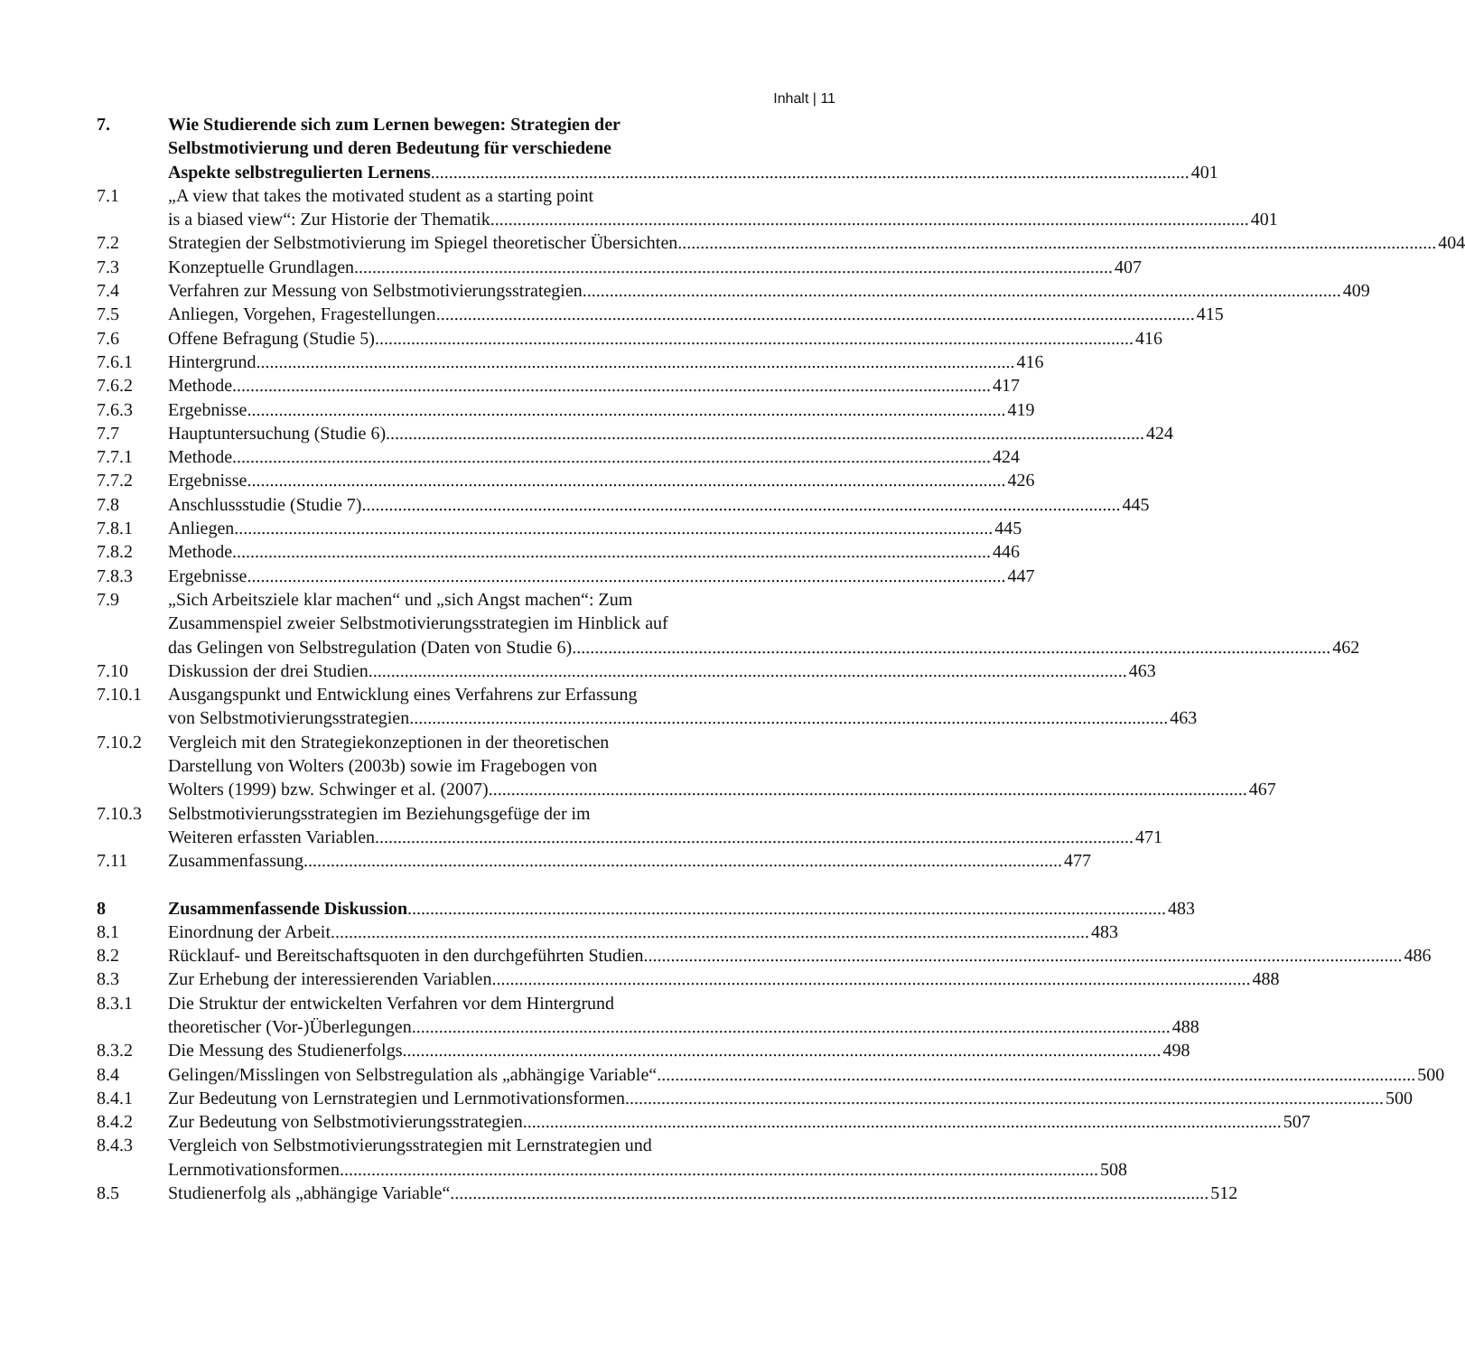Inhalt | 11
7. Wie Studierende sich zum Lernen bewegen: Strategien der
Selbstmotivierung und deren Bedeutung für verschiedene
Aspekte selbstregulierten Lernens 401
7.1 „A view that takes the motivated student as a starting point
is a biased view“: Zur Historie der Thematik 401
7.2 Strategien der Selbstmotivierung im Spiegel theoretischer Übersichten 404
7.3 Konzeptuelle Grundlagen 407
7.4 Verfahren zur Messung von Selbstmotivierungsstrategien 409
7.5 Anliegen, Vorgehen, Fragestellungen 415
7.6 Offene Befragung (Studie 5) 416
7.6.1 Hintergrund 416
7.6.2 Methode 417
7.6.3 Ergebnisse 419
7.7 Hauptuntersuchung (Studie 6) 424
7.7.1 Methode 424
7.7.2 Ergebnisse 426
7.8 Anschlussstudie (Studie 7) 445
7.8.1 Anliegen 445
7.8.2 Methode 446
7.8.3 Ergebnisse 447
7.9 „Sich Arbeitsziele klar machen“ und „sich Angst machen“: Zum
Zusammenspiel zweier Selbstmotivierungsstrategien im Hinblick auf
das Gelingen von Selbstregulation (Daten von Studie 6) 462
7.10 Diskussion der drei Studien 463
7.10.1 Ausgangspunkt und Entwicklung eines Verfahrens zur Erfassung
von Selbstmotivierungsstrategien 463
7.10.2 Vergleich mit den Strategiekonzeptionen in der theoretischen
Darstellung von Wolters (2003b) sowie im Fragebogen von
Wolters (1999) bzw. Schwinger et al. (2007) 467
7.10.3 Selbstmotivierungsstrategien im Beziehungsgefüge der im
Weiteren erfassten Variablen 471
7.11 Zusammenfassung 477
8 Zusammenfassende Diskussion 483
8.1 Einordnung der Arbeit 483
8.2 Rücklauf- und Bereitschaftsquoten in den durchgeführten Studien 486
8.3 Zur Erhebung der interessierenden Variablen 488
8.3.1 Die Struktur der entwickelten Verfahren vor dem Hintergrund
theoretischer (Vor-)Überlegungen 488
8.3.2 Die Messung des Studienerfolgs 498
8.4 Gelingen/Misslingen von Selbstregulation als „abhängige Variable“ 500
8.4.1 Zur Bedeutung von Lernstrategien und Lernmotivationsformen 500
8.4.2 Zur Bedeutung von Selbstmotivierungsstrategien 507
8.4.3 Vergleich von Selbstmotivierungsstrategien mit Lernstrategien und
Lernmotivationsformen 508
8.5 Studienerfolg als „abhängige Variable“ 512